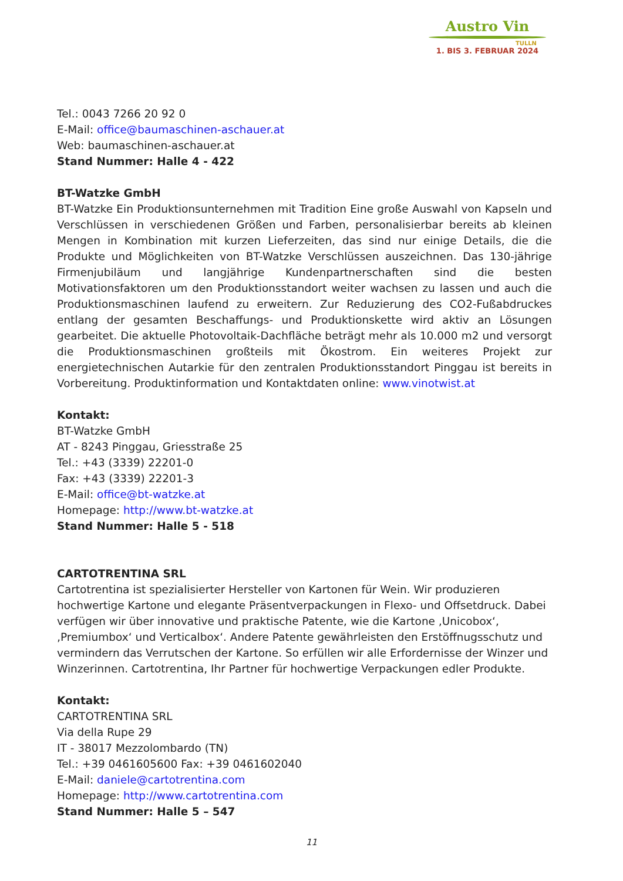Austro Vin
TULLN
1. BIS 3. FEBRUAR 2024
Tel.: 0043 7266 20 92 0
E-Mail: office@baumaschinen-aschauer.at
Web: baumaschinen-aschauer.at
Stand Nummer: Halle 4 - 422
BT-Watzke GmbH
BT-Watzke Ein Produktionsunternehmen mit Tradition Eine große Auswahl von Kapseln und Verschlüssen in verschiedenen Größen und Farben, personalisierbar bereits ab kleinen Mengen in Kombination mit kurzen Lieferzeiten, das sind nur einige Details, die die Produkte und Möglichkeiten von BT-Watzke Verschlüssen auszeichnen. Das 130-jährige Firmenjubiläum und langjährige Kundenpartnerschaften sind die besten Motivationsfaktoren um den Produktionsstandort weiter wachsen zu lassen und auch die Produktionsmaschinen laufend zu erweitern. Zur Reduzierung des CO2-Fußabdruckes entlang der gesamten Beschaffungs- und Produktionskette wird aktiv an Lösungen gearbeitet. Die aktuelle Photovoltaik-Dachfläche beträgt mehr als 10.000 m2 und versorgt die Produktionsmaschinen großteils mit Ökostrom. Ein weiteres Projekt zur energietechnischen Autarkie für den zentralen Produktionsstandort Pinggau ist bereits in Vorbereitung. Produktinformation und Kontaktdaten online: www.vinotwist.at
Kontakt:
BT-Watzke GmbH
AT - 8243 Pinggau, Griesstraße 25
Tel.: +43 (3339) 22201-0
Fax: +43 (3339) 22201-3
E-Mail: office@bt-watzke.at
Homepage: http://www.bt-watzke.at
Stand Nummer: Halle 5 - 518
CARTOTRENTINA SRL
Cartotrentina ist spezialisierter Hersteller von Kartonen für Wein. Wir produzieren hochwertige Kartone und elegante Präsentverpackungen in Flexo- und Offsetdruck. Dabei verfügen wir über innovative und praktische Patente, wie die Kartone ‚Unicobox‘, ‚Premiumbox‘ und Verticalbox‘. Andere Patente gewährleisten den Erstöffnugsschutz und vermindern das Verrutschen der Kartone. So erfüllen wir alle Erfordernisse der Winzer und Winzerinnen. Cartotrentina, Ihr Partner für hochwertige Verpackungen edler Produkte.
Kontakt:
CARTOTRENTINA SRL
Via della Rupe 29
IT - 38017 Mezzolombardo (TN)
Tel.: +39 0461605600 Fax: +39 0461602040
E-Mail: daniele@cartotrentina.com
Homepage: http://www.cartotrentina.com
Stand Nummer: Halle 5 – 547
11